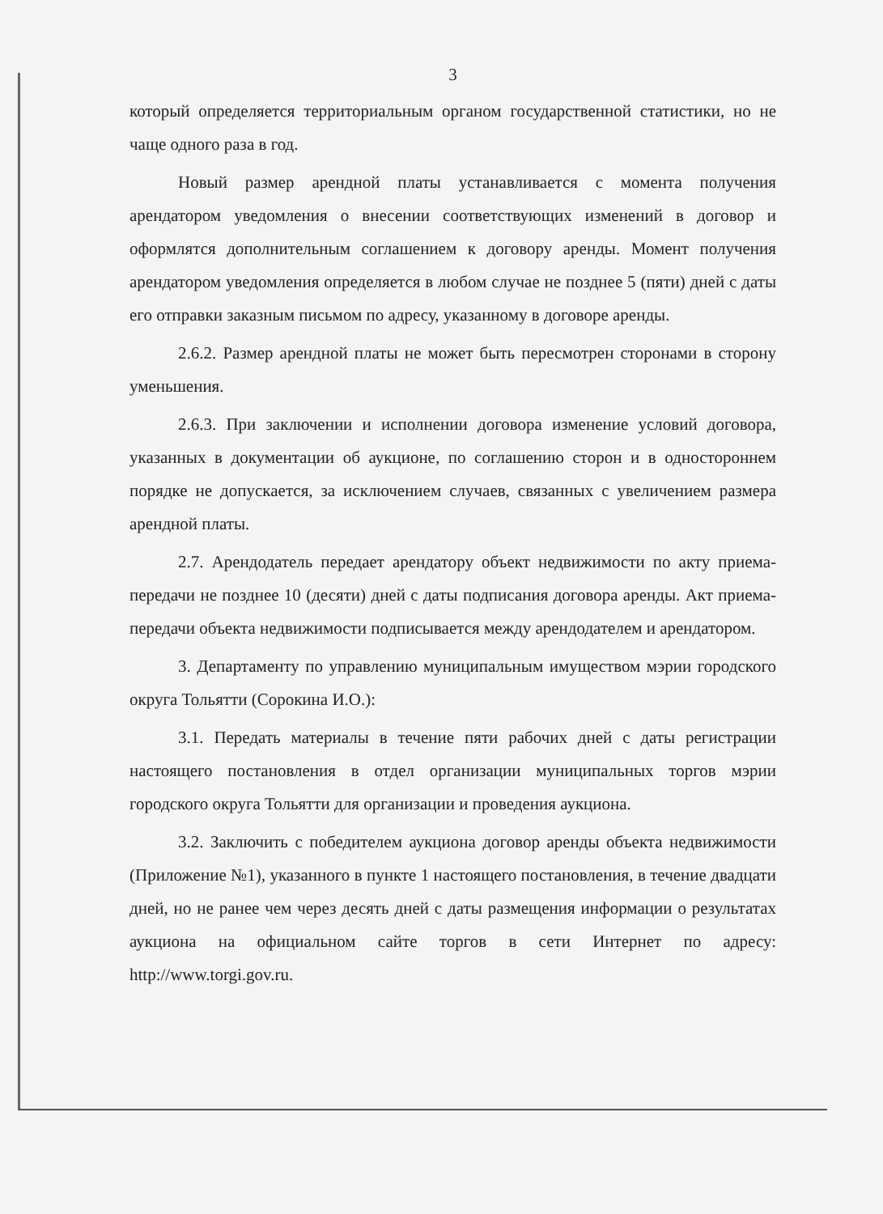3
который определяется территориальным органом государственной статистики, но не чаще одного раза в год.
Новый размер арендной платы устанавливается с момента получения арендатором уведомления о внесении соответствующих изменений в договор и оформлятся дополнительным соглашением к договору аренды. Момент получения арендатором уведомления определяется в любом случае не позднее 5 (пяти) дней с даты его отправки заказным письмом по адресу, указанному в договоре аренды.
2.6.2. Размер арендной платы не может быть пересмотрен сторонами в сторону уменьшения.
2.6.3. При заключении и исполнении договора изменение условий договора, указанных в документации об аукционе, по соглашению сторон и в одностороннем порядке не допускается, за исключением случаев, связанных с увеличением размера арендной платы.
2.7. Арендодатель передает арендатору объект недвижимости по акту приема-передачи не позднее 10 (десяти) дней с даты подписания договора аренды. Акт приема-передачи объекта недвижимости подписывается между арендодателем и арендатором.
3. Департаменту по управлению муниципальным имуществом мэрии городского округа Тольятти (Сорокина И.О.):
3.1. Передать материалы в течение пяти рабочих дней с даты регистрации настоящего постановления в отдел организации муниципальных торгов мэрии городского округа Тольятти для организации и проведения аукциона.
3.2. Заключить с победителем аукциона договор аренды объекта недвижимости (Приложение №1), указанного в пункте 1 настоящего постановления, в течение двадцати дней, но не ранее чем через десять дней с даты размещения информации о результатах аукциона на официальном сайте торгов в сети Интернет по адресу: http://www.torgi.gov.ru.